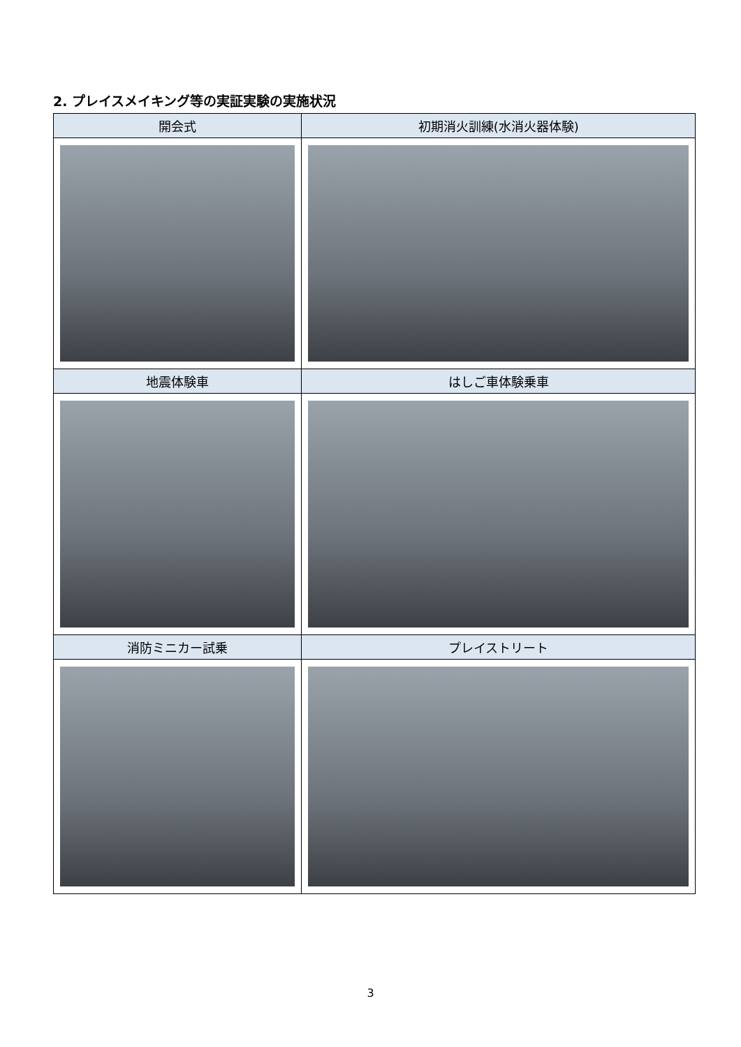2. プレイスメイキング等の実証実験の実施状況
| 開会式 | 初期消火訓練(水消火器体験) |
| --- | --- |
| 地震体験車 | はしご車体験乗車 |
| 消防ミニカー試乗 | プレイストリート |
3